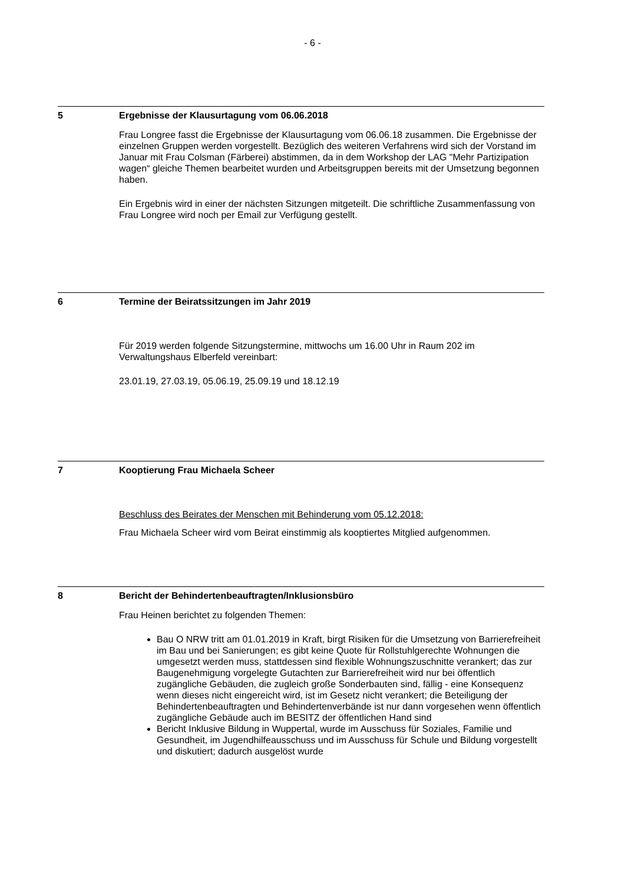- 6 -
5 Ergebnisse der Klausurtagung vom 06.06.2018
Frau Longree fasst die Ergebnisse der Klausurtagung vom 06.06.18 zusammen. Die Ergebnisse der einzelnen Gruppen werden vorgestellt. Bezüglich des weiteren Verfahrens wird sich der Vorstand im Januar mit Frau Colsman (Färberei) abstimmen, da in dem Workshop der LAG "Mehr Partizipation wagen“ gleiche Themen bearbeitet wurden und Arbeitsgruppen bereits mit der Umsetzung begonnen haben.
Ein Ergebnis wird in einer der nächsten Sitzungen mitgeteilt. Die schriftliche Zusammenfassung von Frau Longree wird noch per Email zur Verfügung gestellt.
6 Termine der Beiratssitzungen im Jahr 2019
Für 2019 werden folgende Sitzungstermine, mittwochs um 16.00 Uhr in Raum 202 im Verwaltungshaus Elberfeld vereinbart:
23.01.19, 27.03.19, 05.06.19, 25.09.19 und 18.12.19
7 Kooptierung Frau Michaela Scheer
Beschluss des Beirates der Menschen mit Behinderung vom 05.12.2018:
Frau Michaela Scheer wird vom Beirat einstimmig als kooptiertes Mitglied aufgenommen.
8 Bericht der Behindertenbeauftragten/Inklusionsbüro
Frau Heinen berichtet zu folgenden Themen:
Bau O NRW tritt am 01.01.2019 in Kraft, birgt Risiken für die Umsetzung von Barrierefreiheit im Bau und bei Sanierungen; es gibt keine Quote für Rollstuhlgerechte Wohnungen die umgesetzt werden muss, stattdessen sind flexible Wohnungszuschnitte verankert; das zur Baugenehmigung vorgelegte Gutachten zur Barrierefreiheit wird nur bei öffentlich zugängliche Gebäuden, die zugleich große Sonderbauten sind, fällig - eine Konsequenz wenn dieses nicht eingereicht wird, ist im Gesetz nicht verankert; die Beteiligung der Behindertenbeauftragten und Behindertenverbände ist nur dann vorgesehen wenn öffentlich zugängliche Gebäude auch im BESITZ der öffentlichen Hand sind
Bericht Inklusive Bildung in Wuppertal, wurde im Ausschuss für Soziales, Familie und Gesundheit, im Jugendhilfeausschuss und im Ausschuss für Schule und Bildung vorgestellt und diskutiert; dadurch ausgelöst wurde